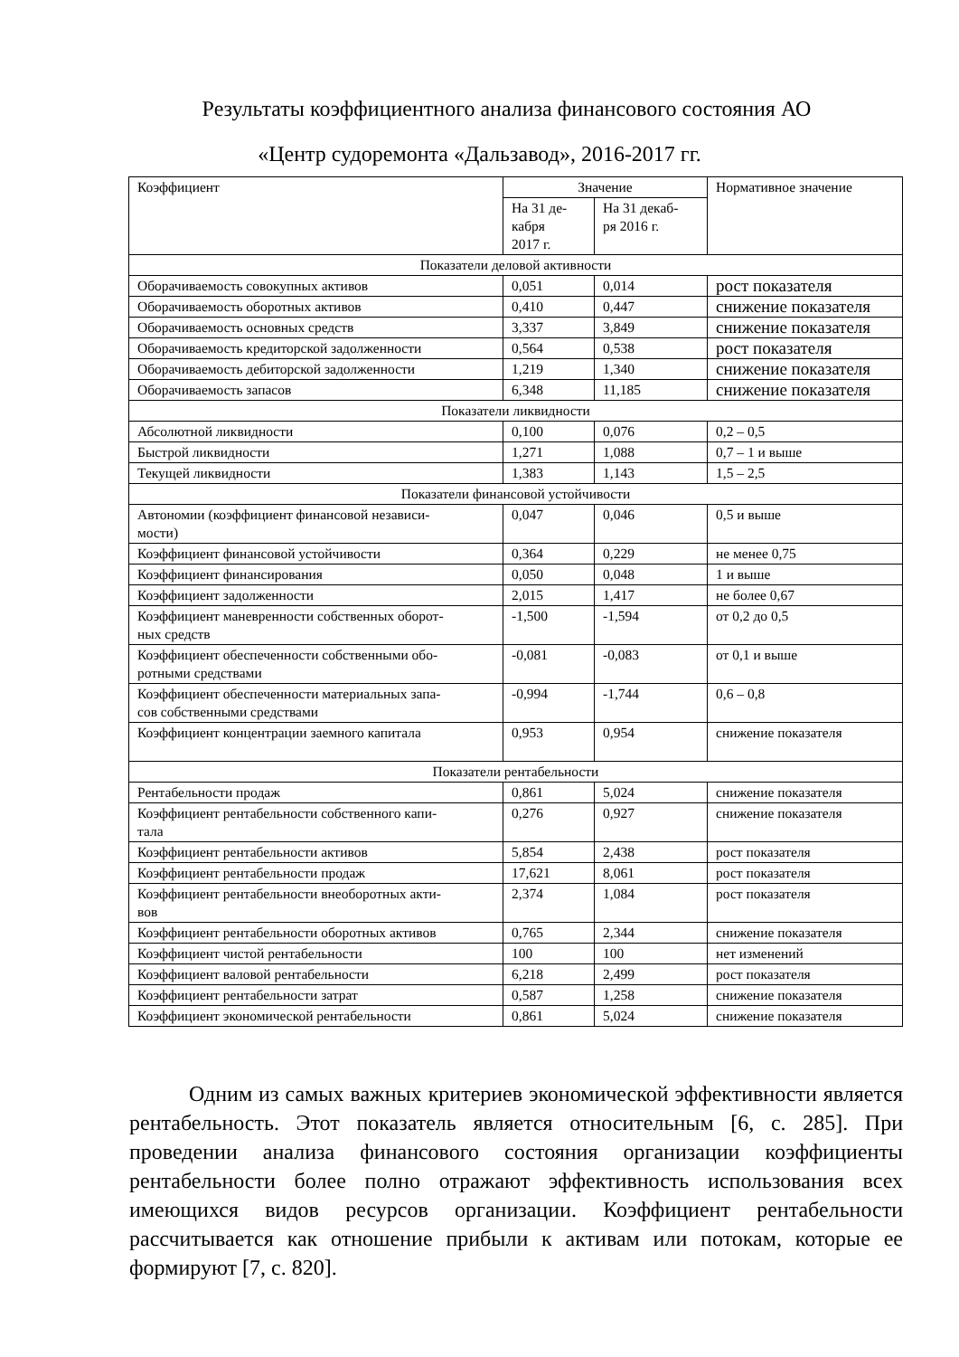Результаты коэффициентного анализа финансового состояния АО
«Центр судоремонта «Дальзавод», 2016-2017 гг.
| Коэффициент | Значение | | Нормативное значение |
| --- | --- | --- | --- |
| | На 31 де- кабря 2017 г. | На 31 декаб- ря 2016 г. | |
| Показатели деловой активности | | | |
| Оборачиваемость совокупных активов | 0,051 | 0,014 | рост показателя |
| Оборачиваемость оборотных активов | 0,410 | 0,447 | снижение показателя |
| Оборачиваемость основных средств | 3,337 | 3,849 | снижение показателя |
| Оборачиваемость кредиторской задолженности | 0,564 | 0,538 | рост показателя |
| Оборачиваемость дебиторской задолженности | 1,219 | 1,340 | снижение показателя |
| Оборачиваемость запасов | 6,348 | 11,185 | снижение показателя |
| Показатели ликвидности | | | |
| Абсолютной ликвидности | 0,100 | 0,076 | 0,2 – 0,5 |
| Быстрой ликвидности | 1,271 | 1,088 | 0,7 – 1 и выше |
| Текущей ликвидности | 1,383 | 1,143 | 1,5 – 2,5 |
| Показатели финансовой устойчивости | | | |
| Автономии (коэффициент финансовой независи- мости) | 0,047 | 0,046 | 0,5 и выше |
| Коэффициент финансовой устойчивости | 0,364 | 0,229 | не менее 0,75 |
| Коэффициент финансирования | 0,050 | 0,048 | 1 и выше |
| Коэффициент задолженности | 2,015 | 1,417 | не более 0,67 |
| Коэффициент маневренности собственных оборот- ных средств | -1,500 | -1,594 | от 0,2 до 0,5 |
| Коэффициент обеспеченности собственными обо- ротными средствами | -0,081 | -0,083 | от 0,1 и выше |
| Коэффициент обеспеченности материальных запа- сов собственными средствами | -0,994 | -1,744 | 0,6 – 0,8 |
| Коэффициент концентрации заемного капитала | 0,953 | 0,954 | снижение показателя |
| Показатели рентабельности | | | |
| Рентабельности продаж | 0,861 | 5,024 | снижение показателя |
| Коэффициент рентабельности собственного капи- тала | 0,276 | 0,927 | снижение показателя |
| Коэффициент рентабельности активов | 5,854 | 2,438 | рост показателя |
| Коэффициент рентабельности продаж | 17,621 | 8,061 | рост показателя |
| Коэффициент рентабельности внеоборотных акти- вов | 2,374 | 1,084 | рост показателя |
| Коэффициент рентабельности оборотных активов | 0,765 | 2,344 | снижение показателя |
| Коэффициент чистой рентабельности | 100 | 100 | нет изменений |
| Коэффициент валовой рентабельности | 6,218 | 2,499 | рост показателя |
| Коэффициент рентабельности затрат | 0,587 | 1,258 | снижение показателя |
| Коэффициент экономической рентабельности | 0,861 | 5,024 | снижение показателя |
Одним из самых важных критериев экономической эффективности является рентабельность. Этот показатель является относительным [6, с. 285]. При проведении анализа финансового состояния организации коэффициенты рентабельности более полно отражают эффективность использования всех имеющихся видов ресурсов организации. Коэффициент рентабельности рассчитывается как отношение прибыли к активам или потокам, которые ее формируют [7, с. 820].